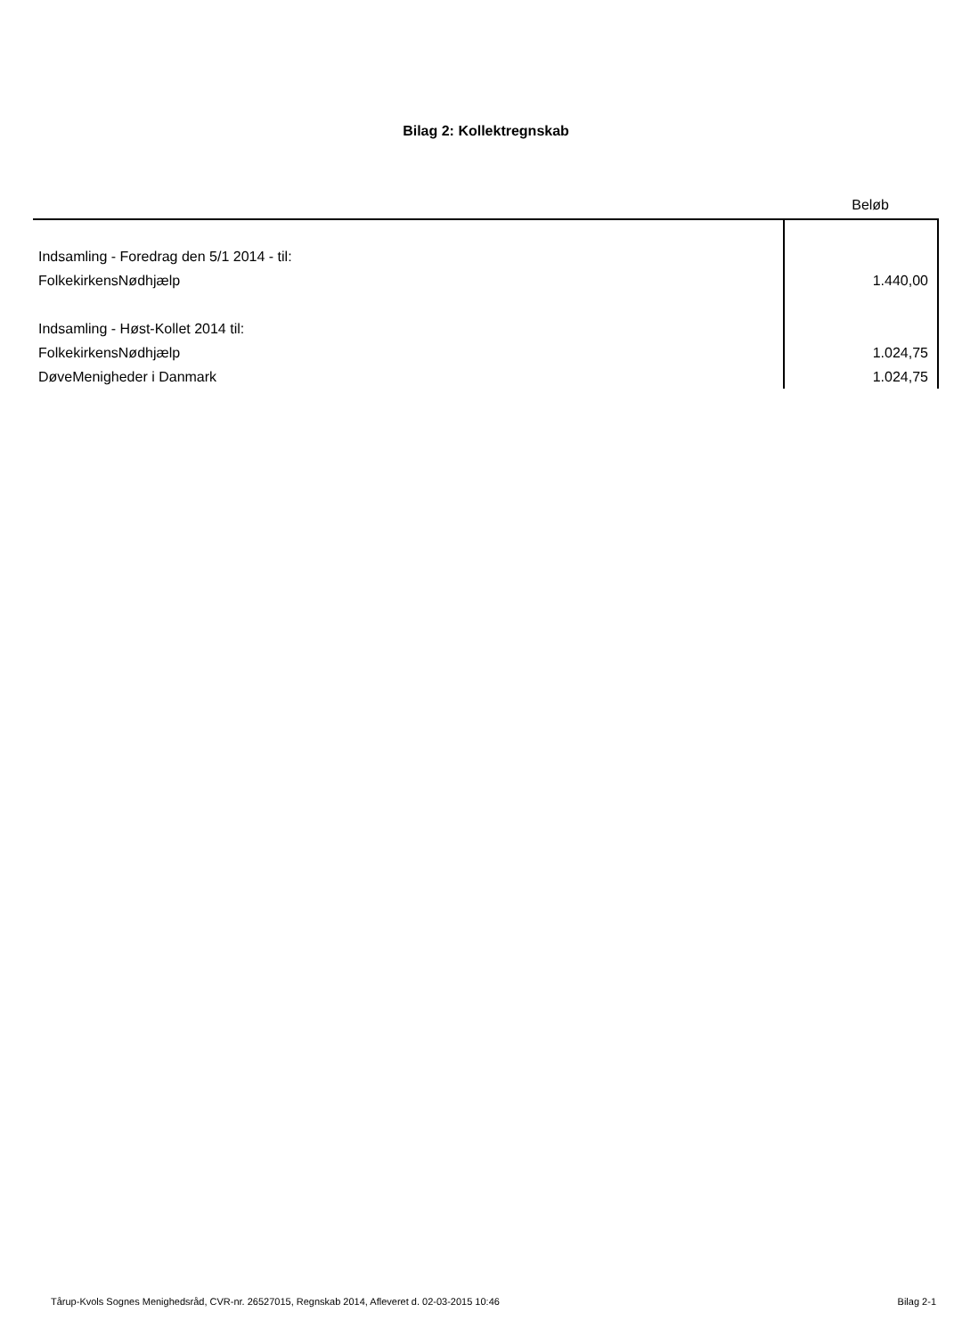Bilag 2: Kollektregnskab
| | Beløb |
| --- | --- |
| Indsamling - Foredrag den 5/1 2014 - til: | |
| FolkekirkensNødhjælp | 1.440,00 |
| Indsamling - Høst-Kollet 2014 til: | |
| FolkekirkensNødhjælp | 1.024,75 |
| DøveMenigheder i Danmark | 1.024,75 |
Tårup-Kvols Sognes Menighedsråd, CVR-nr. 26527015, Regnskab 2014, Afleveret d. 02-03-2015 10:46 Bilag 2-1